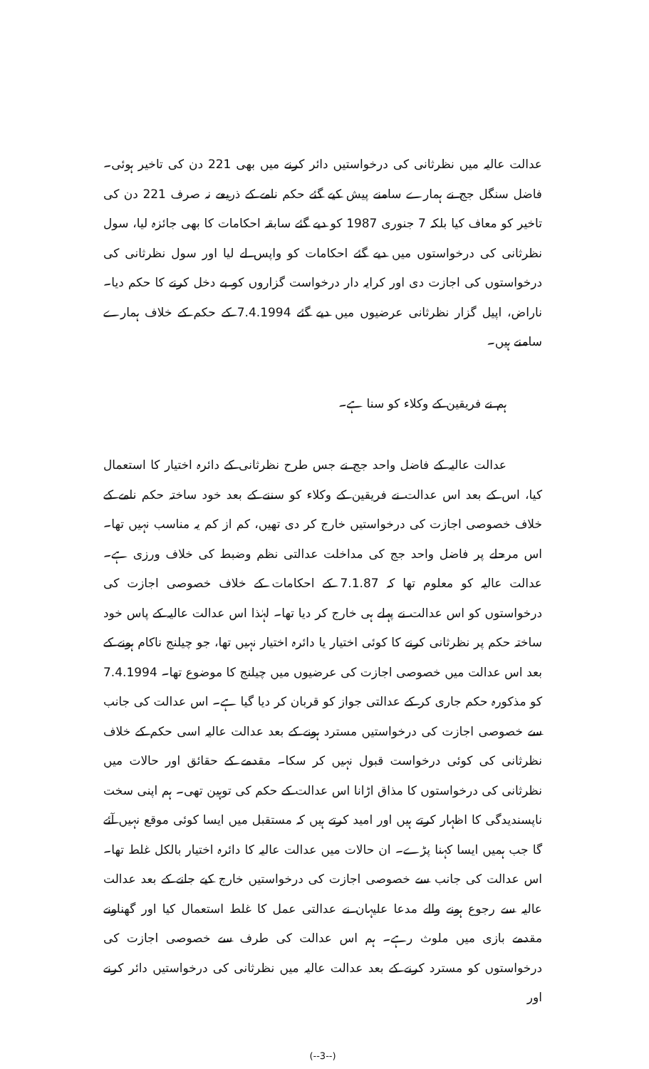عدالت عالیہ میں نظرثانی کی درخواستیں دائر کرنے میں بھی 221 دن کی تاخیر ہوئی۔ فاضل سنگل جج نے ہمارے سامنے پیش کیے گئے حکم نامے کے ذریعے نہ صرف 221 دن کی تاخیر کو معاف کیا بلکہ 7 جنوری 1987 کو دیے گئے سابقہ احکامات کا بھی جائزہ لیا، سول نظرثانی کی درخواستوں میں دیے گئے احکامات کو واپس لے لیا اور سول نظرثانی کی درخواستوں کی اجازت دی اور کرایہ دار درخواست گزاروں کو بے دخل کرنے کا حکم دیا۔ ناراض، اپیل گزار نظرثانی عرضیوں میں دیے گئے 7.4.1994 کے حکم کے خلاف ہمارے سامنے ہیں۔
ہم نے فریقین کے وکلاء کو سنا ہے۔
عدالت عالیہ کے فاضل واحد جج نے جس طرح نظرثانی کے دائرہ اختیار کا استعمال کیا، اس کے بعد اس عدالت نے فریقین کے وکلاء کو سننے کے بعد خود ساختہ حکم نامے کے خلاف خصوصی اجازت کی درخواستیں خارج کر دی تھیں، کم از کم یہ مناسب نہیں تھا۔ اس مرحلے پر فاضل واحد جج کی مداخلت عدالتی نظم وضبط کی خلاف ورزی ہے۔ عدالت عالیہ کو معلوم تھا کہ 7.1.87 کے احکامات کے خلاف خصوصی اجازت کی درخواستوں کو اس عدالت نے پہلے ہی خارج کر دیا تھا۔ لہٰذا اس عدالت عالیہ کے پاس خود ساختہ حکم پر نظرثانی کرنے کا کوئی اختیار یا دائرہ اختیار نہیں تھا، جو چیلنج ناکام ہونے کے بعد اس عدالت میں خصوصی اجازت کی عرضیوں میں چیلنج کا موضوع تھا۔ 7.4.1994 کو مذکورہ حکم جاری کر کے عدالتی جواز کو قربان کر دیا گیا ہے۔ اس عدالت کی جانب سے خصوصی اجازت کی درخواستیں مسترد ہونے کے بعد عدالت عالیہ اسی حکم کے خلاف نظرثانی کی کوئی درخواست قبول نہیں کر سکا۔ مقدمے کے حقائق اور حالات میں نظرثانی کی درخواستوں کا مذاق اڑانا اس عدالت کے حکم کی توہین تھی۔ ہم اپنی سخت ناپسندیدگی کا اظہار کرتے ہیں اور امید کرتے ہیں کہ مستقبل میں ایسا کوئی موقع نہیں آئے گا جب ہمیں ایسا کہنا پڑے۔ ان حالات میں عدالت عالیہ کا دائرہ اختیار بالکل غلط تھا۔ اس عدالت کی جانب سے خصوصی اجازت کی درخواستیں خارج کیے جانے کے بعد عدالت عالیہ سے رجوع ہونے والے مدعا علیہان نے عدالتی عمل کا غلط استعمال کیا اور گھناونے مقدمے بازی میں ملوث رہے۔ ہم اس عدالت کی طرف سے خصوصی اجازت کی درخواستوں کو مسترد کرنے کے بعد عدالت عالیہ میں نظرثانی کی درخواستیں دائر کرنے اور
(--3--)